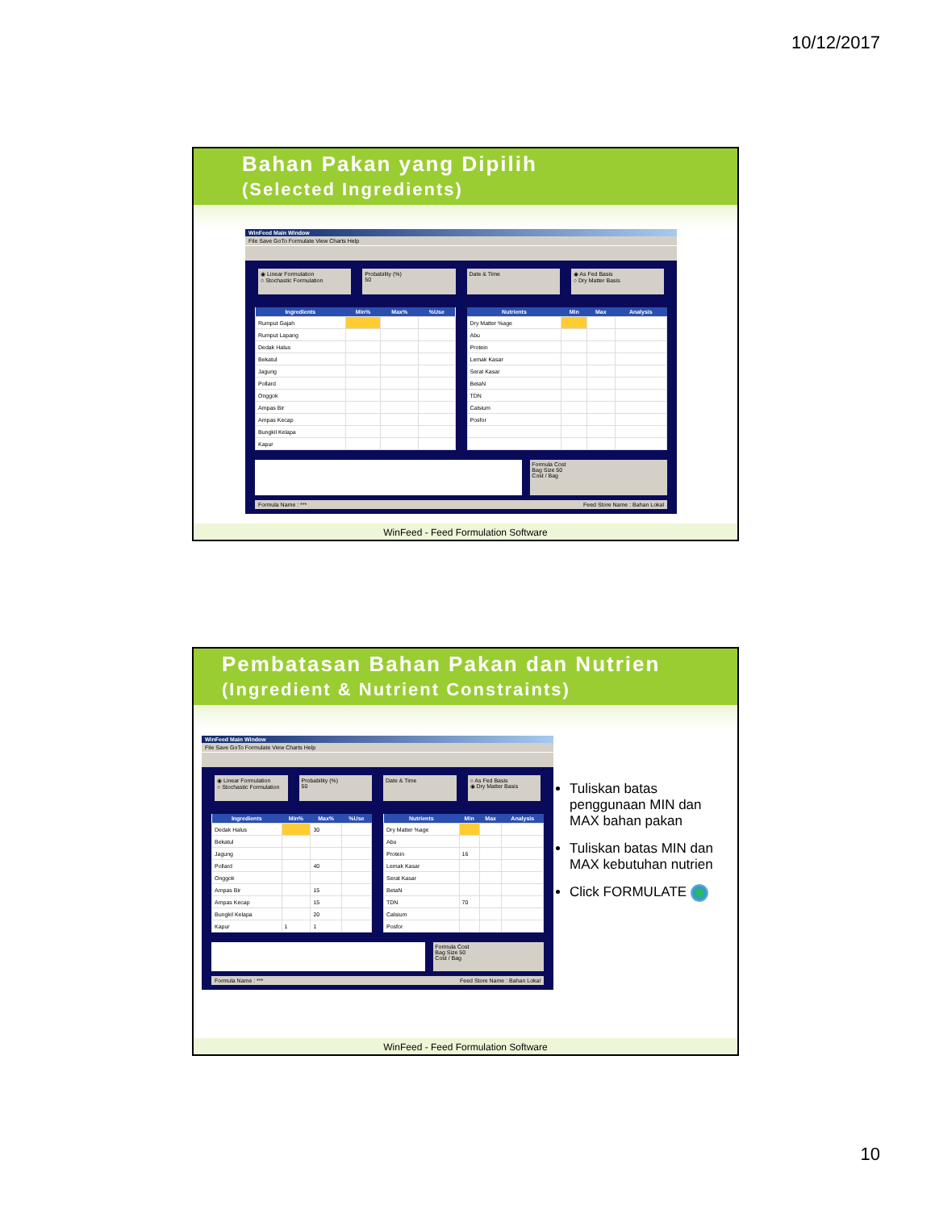10/12/2017
Bahan Pakan yang Dipilih
(Selected Ingredients)
WinFeed Main Window
File Save GoTo Formulate View Charts Help
◉ Linear Formulation
○ Stochastic Formulation
Probability (%)
50
Date & Time ◉ As Fed Basis
○ Dry Matter Basis
| Ingredients | Min% | Max% | %Use |
| --- | --- | --- | --- |
| Rumput Gajah | | | |
| Rumput Lapang | | | |
| Dedak Halus | | | |
| Bekatul | | | |
| Jagung | | | |
| Pollard | | | |
| Onggok | | | |
| Ampas Bir | | | |
| Ampas Kecap | | | |
| Bungkil Kelapa | | | |
| Kapur | | | |
| Nutrients | Min | Max | Analysis |
| --- | --- | --- | --- |
| Dry Matter %age | | | |
| Abu | | | |
| Protein | | | |
| Lemak Kasar | | | |
| Serat Kasar | | | |
| BetaN | | | |
| TDN | | | |
| Calsium | | | |
| Posfor | | | |
Formula Cost
Bag Size 50
Cost / Bag
Formula Name : *** Feed Store Name : Bahan Lokal
WinFeed - Feed Formulation Software
Pembatasan Bahan Pakan dan Nutrien
(Ingredient & Nutrient Constraints)
WinFeed Main Window
File Save GoTo Formulate View Charts Help
◉ Linear Formulation
○ Stochastic Formulation
Probability (%)
50
Date & Time ○ As Fed Basis
◉ Dry Matter Basis
| Ingredients | Min% | Max% | %Use |
| --- | --- | --- | --- |
| Dedak Halus | | 30 | |
| Bekatul | | | |
| Jagung | | | |
| Pollard | | 40 | |
| Onggok | | | |
| Ampas Bir | | 15 | |
| Ampas Kecap | | 15 | |
| Bungkil Kelapa | | 20 | |
| Kapur | 1 | 1 | |
| Nutrients | Min | Max | Analysis |
| --- | --- | --- | --- |
| Dry Matter %age | | | |
| Abu | | | |
| Protein | 16 | | |
| Lemak Kasar | | | |
| Serat Kasar | | | |
| BetaN | | | |
| TDN | 70 | | |
| Calsium | | | |
| Posfor | | | |
Formula Cost
Bag Size 50
Cost / Bag
Formula Name : *** Feed Store Name : Bahan Lokal
Tuliskan batas penggunaan MIN dan MAX bahan pakan
Tuliskan batas MIN dan MAX kebutuhan nutrien
Click FORMULATE
WinFeed - Feed Formulation Software
10